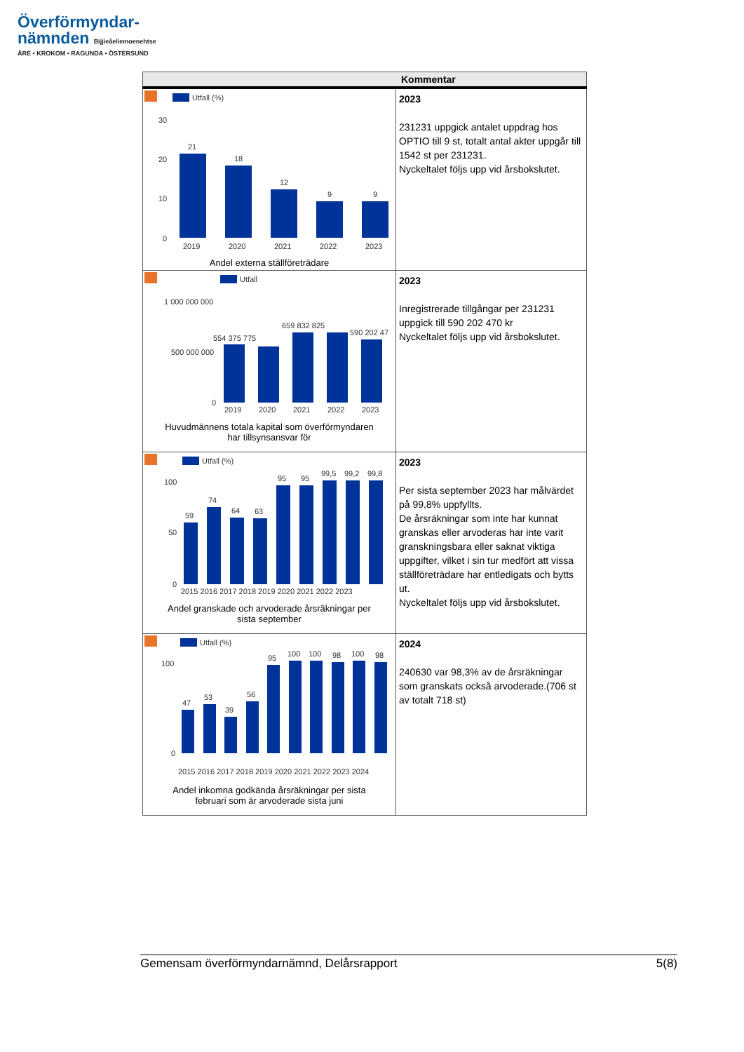Överförmyndar-
nämnden Bijjieåeliemoenehtse
ÅRE • KROKOM • RAGUNDA • ÖSTERSUND
| Kommentar | |
| --- | --- |
| Utfall (%) 30 20 10 0 21 18 12 9 9 2019 2020 2021 2022 2023 Andel externa ställföreträdare | 2023 231231 uppgick antalet uppdrag hos OPTIO till 9 st, totalt antal akter uppgår till 1542 st per 231231. Nyckeltalet följs upp vid årsbokslutet. |
| Utfall 1 000 000 000 500 000 000 0 554 375 775 659 832 825 590 202 47 2019 2020 2021 2022 2023 Huvudmännens totala kapital som överförmyndaren har tillsynsansvar för | 2023 Inregistrerade tillgångar per 231231 uppgick till 590 202 470 kr Nyckeltalet följs upp vid årsbokslutet. |
| Utfall (%) 100 50 0 59 74 64 63 95 95 99,5 99,2 99,8 2015 2016 2017 2018 2019 2020 2021 2022 2023 Andel granskade och arvoderade årsräkningar per sista september | 2023 Per sista september 2023 har målvärdet på 99,8% uppfyllts. De årsräkningar som inte har kunnat granskas eller arvoderas har inte varit granskningsbara eller saknat viktiga uppgifter, vilket i sin tur medfört att vissa ställföreträdare har entledigats och bytts ut. Nyckeltalet följs upp vid årsbokslutet. |
| Utfall (%) 100 0 47 53 39 56 95 100 100 98 100 98 2015 2016 2017 2018 2019 2020 2021 2022 2023 2024 Andel inkomna godkända årsräkningar per sista februari som är arvoderade sista juni | 2024 240630 var 98,3% av de årsräkningar som granskats också arvoderade.(706 st av totalt 718 st) |
Gemensam överförmyndarnämnd, Delårsrapport 5(8)